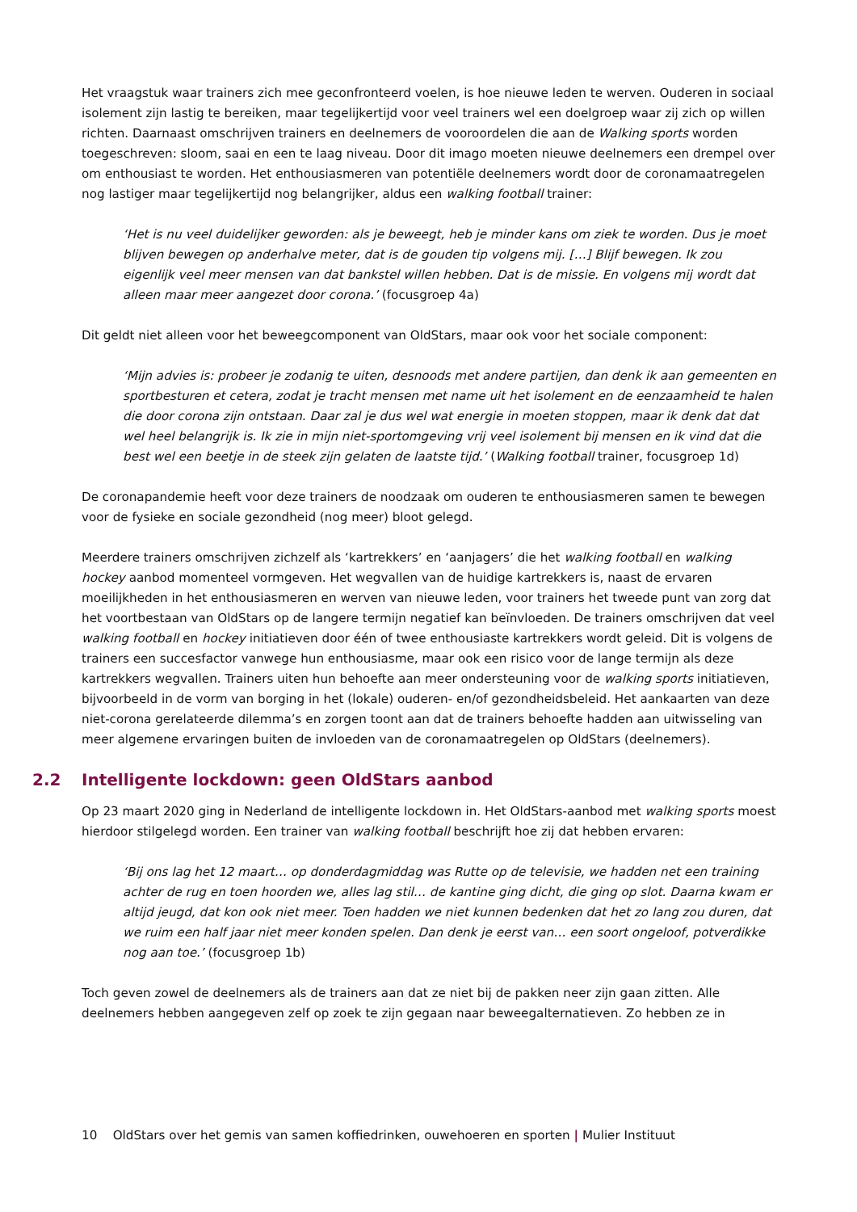Het vraagstuk waar trainers zich mee geconfronteerd voelen, is hoe nieuwe leden te werven. Ouderen in sociaal isolement zijn lastig te bereiken, maar tegelijkertijd voor veel trainers wel een doelgroep waar zij zich op willen richten. Daarnaast omschrijven trainers en deelnemers de vooroordelen die aan de Walking sports worden toegeschreven: sloom, saai en een te laag niveau. Door dit imago moeten nieuwe deelnemers een drempel over om enthousiast te worden. Het enthousiasmeren van potentiële deelnemers wordt door de coronamaatregelen nog lastiger maar tegelijkertijd nog belangrijker, aldus een walking football trainer:
‘Het is nu veel duidelijker geworden: als je beweegt, heb je minder kans om ziek te worden. Dus je moet blijven bewegen op anderhalve meter, dat is de gouden tip volgens mij. […] Blijf bewegen. Ik zou eigenlijk veel meer mensen van dat bankstel willen hebben. Dat is de missie. En volgens mij wordt dat alleen maar meer aangezet door corona.’ (focusgroep 4a)
Dit geldt niet alleen voor het beweegcomponent van OldStars, maar ook voor het sociale component:
‘Mijn advies is: probeer je zodanig te uiten, desnoods met andere partijen, dan denk ik aan gemeenten en sportbesturen et cetera, zodat je tracht mensen met name uit het isolement en de eenzaamheid te halen die door corona zijn ontstaan. Daar zal je dus wel wat energie in moeten stoppen, maar ik denk dat dat wel heel belangrijk is. Ik zie in mijn niet-sportomgeving vrij veel isolement bij mensen en ik vind dat die best wel een beetje in de steek zijn gelaten de laatste tijd.’ (Walking football trainer, focusgroep 1d)
De coronapandemie heeft voor deze trainers de noodzaak om ouderen te enthousiasmeren samen te bewegen voor de fysieke en sociale gezondheid (nog meer) bloot gelegd.
Meerdere trainers omschrijven zichzelf als ‘kartrekkers’ en ‘aanjagers’ die het walking football en walking hockey aanbod momenteel vormgeven. Het wegvallen van de huidige kartrekkers is, naast de ervaren moeilijkheden in het enthousiasmeren en werven van nieuwe leden, voor trainers het tweede punt van zorg dat het voortbestaan van OldStars op de langere termijn negatief kan beïnvloeden. De trainers omschrijven dat veel walking football en hockey initiatieven door één of twee enthousiaste kartrekkers wordt geleid. Dit is volgens de trainers een succesfactor vanwege hun enthousiasme, maar ook een risico voor de lange termijn als deze kartrekkers wegvallen. Trainers uiten hun behoefte aan meer ondersteuning voor de walking sports initiatieven, bijvoorbeeld in de vorm van borging in het (lokale) ouderen- en/of gezondheidsbeleid. Het aankaarten van deze niet-corona gerelateerde dilemma’s en zorgen toont aan dat de trainers behoefte hadden aan uitwisseling van meer algemene ervaringen buiten de invloeden van de coronamaatregelen op OldStars (deelnemers).
2.2 Intelligente lockdown: geen OldStars aanbod
Op 23 maart 2020 ging in Nederland de intelligente lockdown in. Het OldStars-aanbod met walking sports moest hierdoor stilgelegd worden. Een trainer van walking football beschrijft hoe zij dat hebben ervaren:
‘Bij ons lag het 12 maart… op donderdagmiddag was Rutte op de televisie, we hadden net een training achter de rug en toen hoorden we, alles lag stil… de kantine ging dicht, die ging op slot. Daarna kwam er altijd jeugd, dat kon ook niet meer. Toen hadden we niet kunnen bedenken dat het zo lang zou duren, dat we ruim een half jaar niet meer konden spelen. Dan denk je eerst van… een soort ongeloof, potverdikke nog aan toe.’ (focusgroep 1b)
Toch geven zowel de deelnemers als de trainers aan dat ze niet bij de pakken neer zijn gaan zitten. Alle deelnemers hebben aangegeven zelf op zoek te zijn gegaan naar beweegalternatieven. Zo hebben ze in
10 OldStars over het gemis van samen koffiedrinken, ouwehoeren en sporten | Mulier Instituut